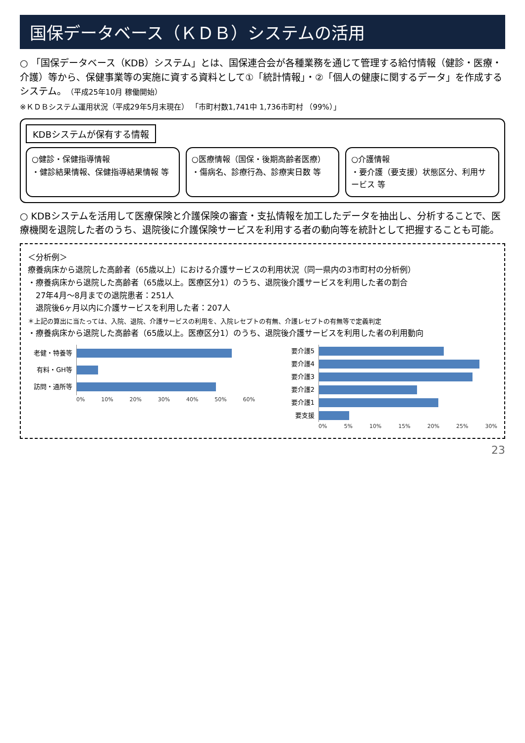国保データベース（ＫＤＢ）システムの活用
○ 「国保データベース（KDB）システム」とは、国保連合会が各種業務を通じて管理する給付情報（健診・医療・介護）等から、保健事業等の実施に資する資料として①「統計情報」・②「個人の健康に関するデータ」を作成するシステム。（平成25年10月 稼働開始）
※ＫＤＢシステム運用状況（平成29年5月末現在） 「市町村数1,741中 1,736市町村 （99%）」
KDBシステムが保有する情報
○健診・保健指導情報
・健診結果情報、保健指導結果情報 等
○医療情報（国保・後期高齢者医療）
・傷病名、診療行為、診療実日数 等
○介護情報
・要介護（要支援）状態区分、利用サービス 等
○ KDBシステムを活用して医療保険と介護保険の審査・支払情報を加工したデータを抽出し、分析することで、医療機関を退院した者のうち、退院後に介護保険サービスを利用する者の動向等を統計として把握することも可能。
＜分析例＞
療養病床から退院した高齢者（65歳以上）における介護サービスの利用状況（同一県内の3市町村の分析例）
・療養病床から退院した高齢者（65歳以上。医療区分1）のうち、退院後介護サービスを利用した者の割合
　27年4月～8月までの退院患者：251人
　退院後6ヶ月以内に介護サービスを利用した者：207人
＊上記の算出に当たっては、入院、退院、介護サービスの利用を、入院レセプトの有無、介護レセプトの有無等で定義判定
・療養病床から退院した高齢者（65歳以上。医療区分1）のうち、退院後介護サービスを利用した者の利用動向
老健・特養等
有料・GH等
訪問・通所等
0% 10% 20% 30% 40% 50% 60%
要介護5
要介護4
要介護3
要介護2
要介護1
要支援
0% 5% 10% 15% 20% 25% 30%
23